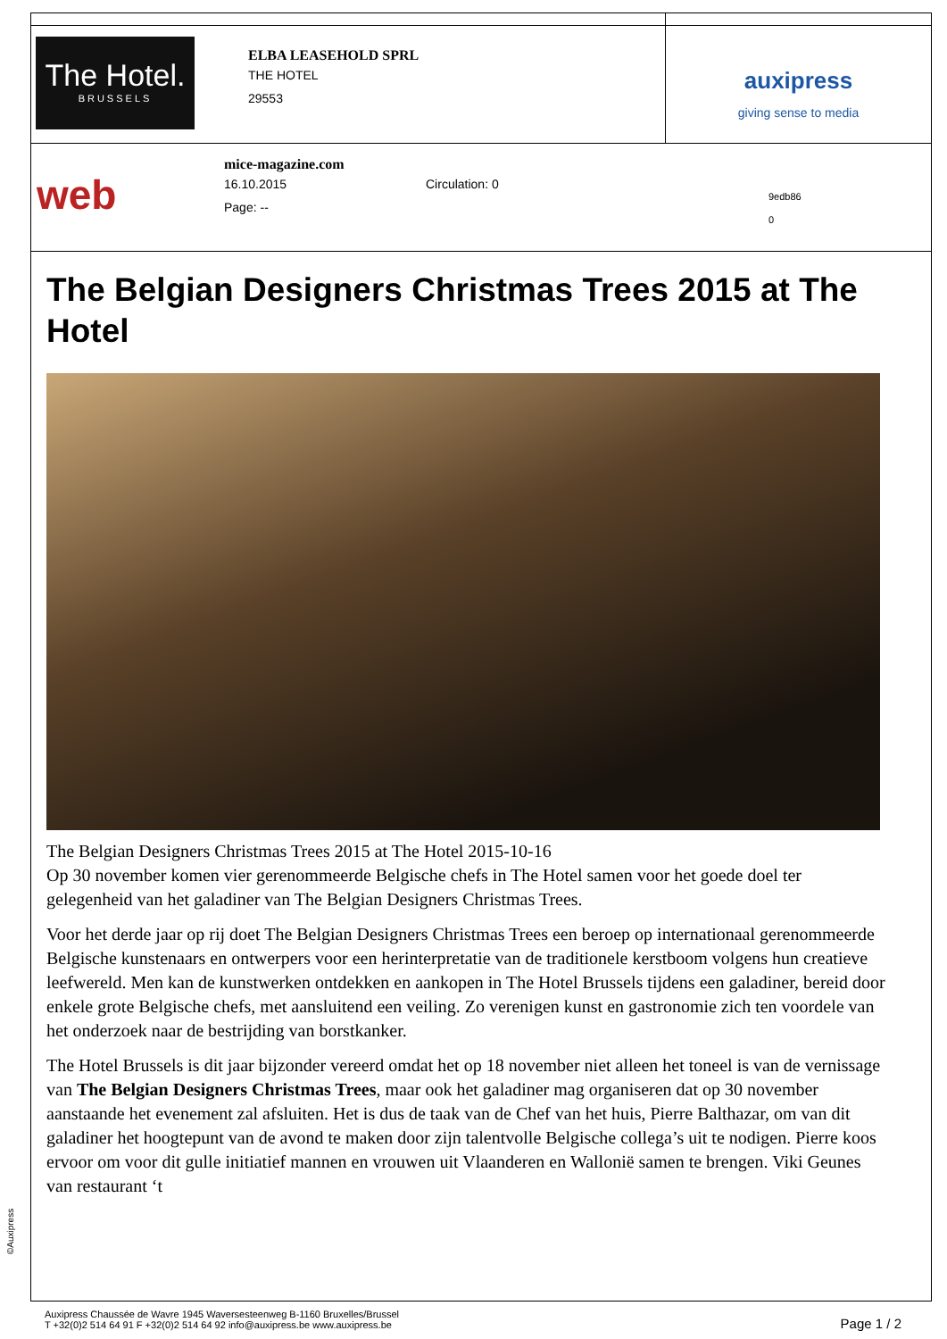| The Hotel. BRUSSELS ELBA LEASEHOLD SPRL THE HOTEL 29553 | auxipress giving sense to media |
| web mice-magazine.com 16.10.2015 Circulation: 0 Page: -- 9edb86 0 | |
The Belgian Designers Christmas Trees 2015 at The Hotel
The Belgian Designers Christmas Trees 2015 at The Hotel 2015-10-16
Op 30 november komen vier gerenommeerde Belgische chefs in The Hotel samen voor het goede doel ter gelegenheid van het galadiner van The Belgian Designers Christmas Trees.
Voor het derde jaar op rij doet The Belgian Designers Christmas Trees een beroep op internationaal gerenommeerde Belgische kunstenaars en ontwerpers voor een herinterpretatie van de traditionele kerstboom volgens hun creatieve leefwereld. Men kan de kunstwerken ontdekken en aankopen in The Hotel Brussels tijdens een galadiner, bereid door enkele grote Belgische chefs, met aansluitend een veiling. Zo verenigen kunst en gastronomie zich ten voordele van het onderzoek naar de bestrijding van borstkanker.
The Hotel Brussels is dit jaar bijzonder vereerd omdat het op 18 november niet alleen het toneel is van de vernissage van The Belgian Designers Christmas Trees, maar ook het galadiner mag organiseren dat op 30 november aanstaande het evenement zal afsluiten. Het is dus de taak van de Chef van het huis, Pierre Balthazar, om van dit galadiner het hoogtepunt van de avond te maken door zijn talentvolle Belgische collega’s uit te nodigen. Pierre koos ervoor om voor dit gulle initiatief mannen en vrouwen uit Vlaanderen en Wallonië samen te brengen. Viki Geunes van restaurant ‘t
©Auxipress
Auxipress Chaussée de Wavre 1945 Waversesteenweg B-1160 Bruxelles/Brussel
T +32(0)2 514 64 91 F +32(0)2 514 64 92 info@auxipress.be www.auxipress.be
Page 1 / 2